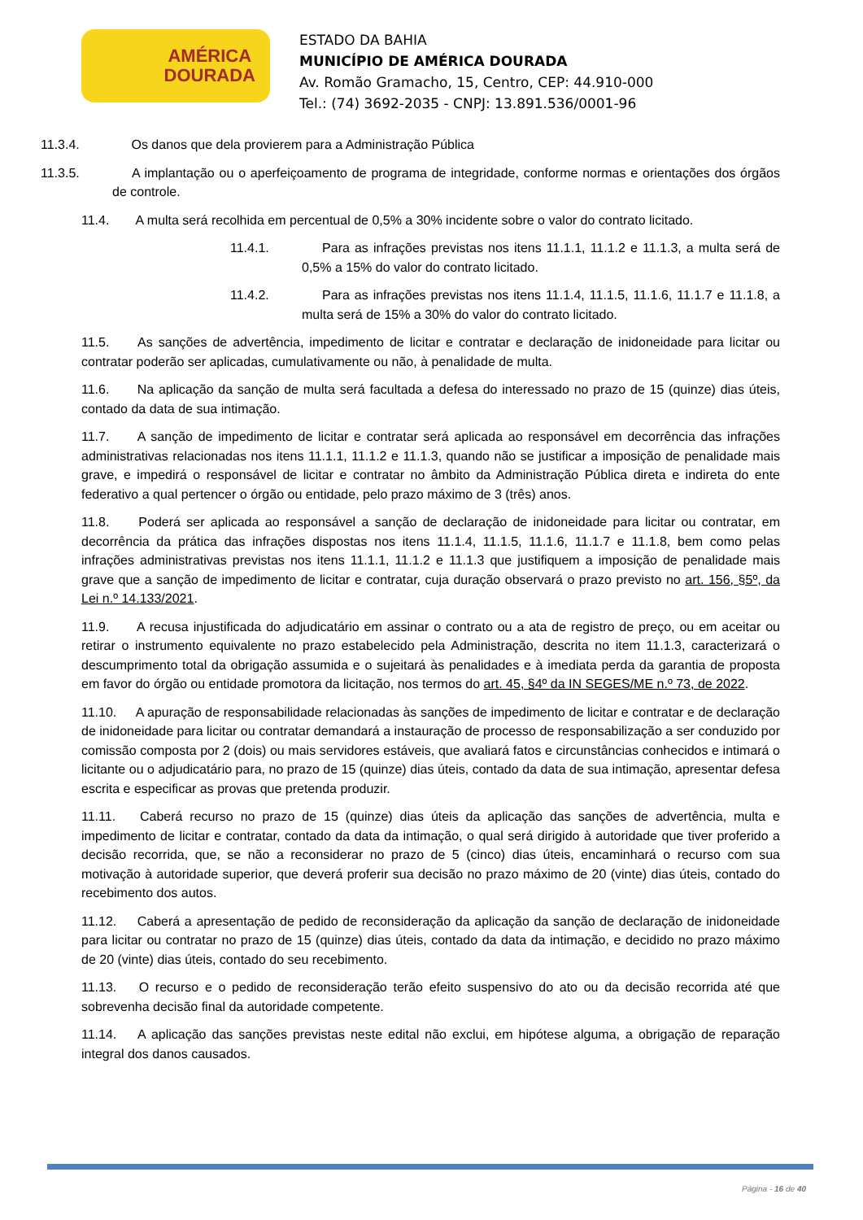AMÉRICA
DOURADA
ESTADO DA BAHIA
MUNICÍPIO DE AMÉRICA DOURADA
Av. Romão Gramacho, 15, Centro, CEP: 44.910-000
Tel.: (74) 3692-2035 - CNPJ: 13.891.536/0001-96
11.3.4. Os danos que dela provierem para a Administração Pública
11.3.5. A implantação ou o aperfeiçoamento de programa de integridade, conforme normas e orientações dos órgãos de controle.
11.4. A multa será recolhida em percentual de 0,5% a 30% incidente sobre o valor do contrato licitado.
11.4.1. Para as infrações previstas nos itens 11.1.1, 11.1.2 e 11.1.3, a multa será de 0,5% a 15% do valor do contrato licitado.
11.4.2. Para as infrações previstas nos itens 11.1.4, 11.1.5, 11.1.6, 11.1.7 e 11.1.8, a multa será de 15% a 30% do valor do contrato licitado.
11.5. As sanções de advertência, impedimento de licitar e contratar e declaração de inidoneidade para licitar ou contratar poderão ser aplicadas, cumulativamente ou não, à penalidade de multa.
11.6. Na aplicação da sanção de multa será facultada a defesa do interessado no prazo de 15 (quinze) dias úteis, contado da data de sua intimação.
11.7. A sanção de impedimento de licitar e contratar será aplicada ao responsável em decorrência das infrações administrativas relacionadas nos itens 11.1.1, 11.1.2 e 11.1.3, quando não se justificar a imposição de penalidade mais grave, e impedirá o responsável de licitar e contratar no âmbito da Administração Pública direta e indireta do ente federativo a qual pertencer o órgão ou entidade, pelo prazo máximo de 3 (três) anos.
11.8. Poderá ser aplicada ao responsável a sanção de declaração de inidoneidade para licitar ou contratar, em decorrência da prática das infrações dispostas nos itens 11.1.4, 11.1.5, 11.1.6, 11.1.7 e 11.1.8, bem como pelas infrações administrativas previstas nos itens 11.1.1, 11.1.2 e 11.1.3 que justifiquem a imposição de penalidade mais grave que a sanção de impedimento de licitar e contratar, cuja duração observará o prazo previsto no art. 156, §5º, da Lei n.º 14.133/2021.
11.9. A recusa injustificada do adjudicatário em assinar o contrato ou a ata de registro de preço, ou em aceitar ou retirar o instrumento equivalente no prazo estabelecido pela Administração, descrita no item 11.1.3, caracterizará o descumprimento total da obrigação assumida e o sujeitará às penalidades e à imediata perda da garantia de proposta em favor do órgão ou entidade promotora da licitação, nos termos do art. 45, §4º da IN SEGES/ME n.º 73, de 2022.
11.10. A apuração de responsabilidade relacionadas às sanções de impedimento de licitar e contratar e de declaração de inidoneidade para licitar ou contratar demandará a instauração de processo de responsabilização a ser conduzido por comissão composta por 2 (dois) ou mais servidores estáveis, que avaliará fatos e circunstâncias conhecidos e intimará o licitante ou o adjudicatário para, no prazo de 15 (quinze) dias úteis, contado da data de sua intimação, apresentar defesa escrita e especificar as provas que pretenda produzir.
11.11. Caberá recurso no prazo de 15 (quinze) dias úteis da aplicação das sanções de advertência, multa e impedimento de licitar e contratar, contado da data da intimação, o qual será dirigido à autoridade que tiver proferido a decisão recorrida, que, se não a reconsiderar no prazo de 5 (cinco) dias úteis, encaminhará o recurso com sua motivação à autoridade superior, que deverá proferir sua decisão no prazo máximo de 20 (vinte) dias úteis, contado do recebimento dos autos.
11.12. Caberá a apresentação de pedido de reconsideração da aplicação da sanção de declaração de inidoneidade para licitar ou contratar no prazo de 15 (quinze) dias úteis, contado da data da intimação, e decidido no prazo máximo de 20 (vinte) dias úteis, contado do seu recebimento.
11.13. O recurso e o pedido de reconsideração terão efeito suspensivo do ato ou da decisão recorrida até que sobrevenha decisão final da autoridade competente.
11.14. A aplicação das sanções previstas neste edital não exclui, em hipótese alguma, a obrigação de reparação integral dos danos causados.
Página - 16 de 40